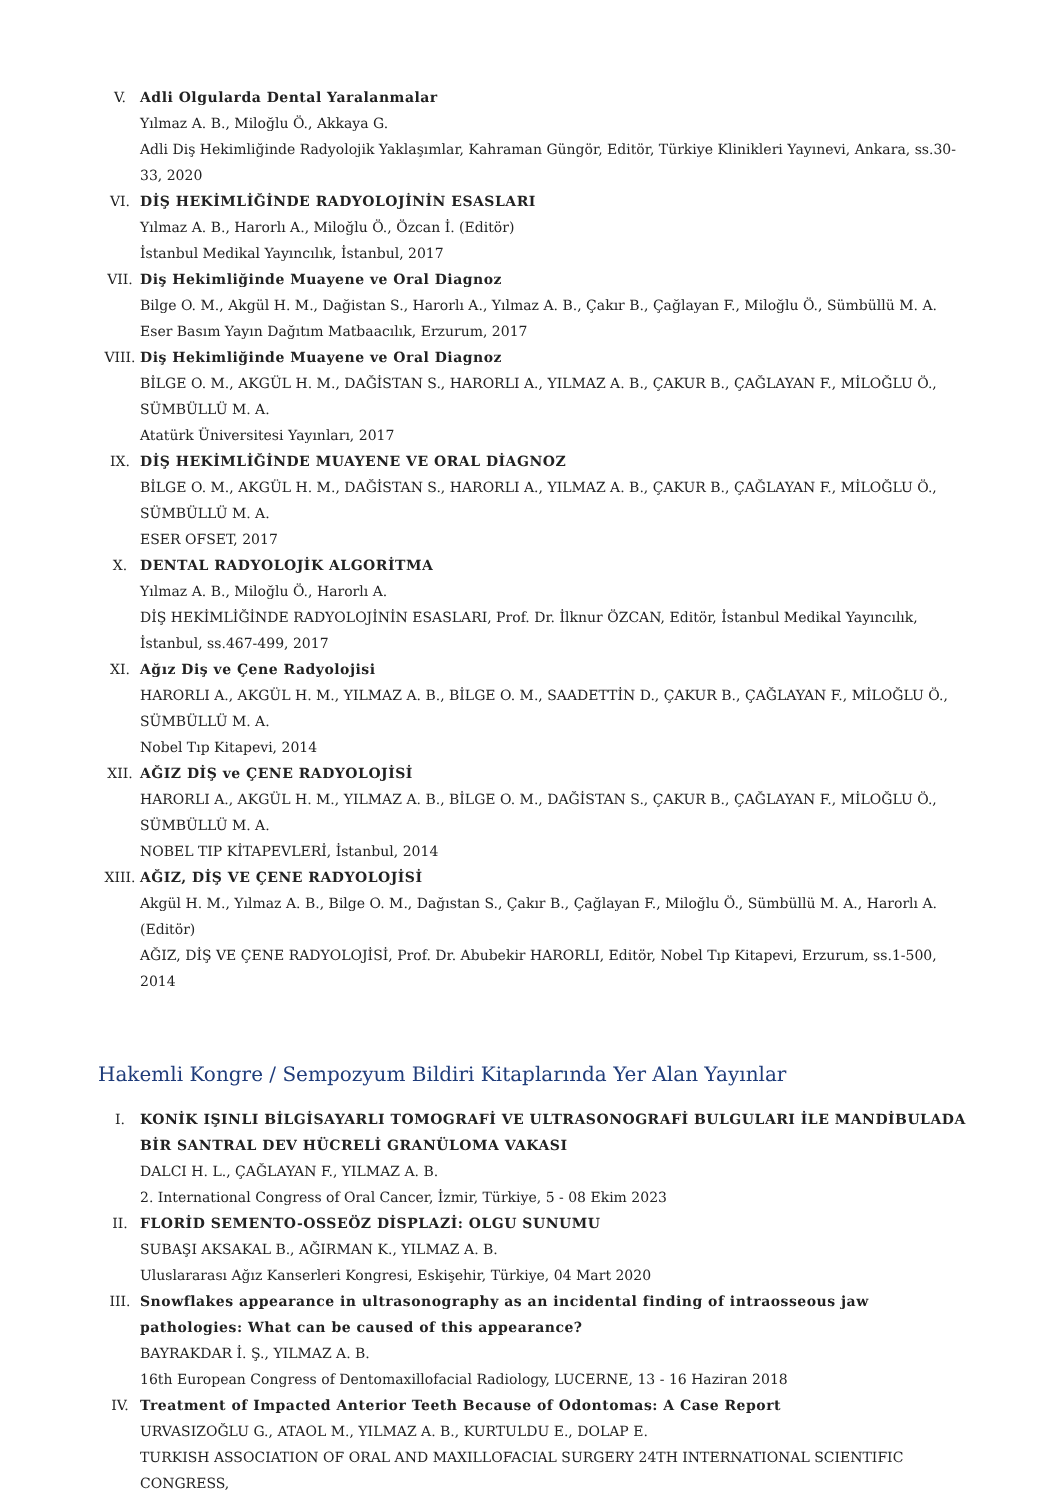V. Adli Olgularda Dental Yaralanmalar
Yılmaz A. B., Miloğlu Ö., Akkaya G.
Adli Diş Hekimliğinde Radyolojik Yaklaşımlar, Kahraman Güngör, Editör, Türkiye Klinikleri Yayınevi, Ankara, ss.30-33, 2020
VI. DİŞ HEKİMLİĞİNDE RADYOLOJİNİN ESASLARI
Yılmaz A. B., Harorlı A., Miloğlu Ö., Özcan İ. (Editör)
İstanbul Medikal Yayıncılık, İstanbul, 2017
VII. Diş Hekimliğinde Muayene ve Oral Diagnoz
Bilge O. M., Akgül H. M., Dağistan S., Harorlı A., Yılmaz A. B., Çakır B., Çağlayan F., Miloğlu Ö., Sümbüllü M. A.
Eser Basım Yayın Dağıtım Matbaacılık, Erzurum, 2017
VIII. Diş Hekimliğinde Muayene ve Oral Diagnoz
BİLGE O. M., AKGÜL H. M., DAĞİSTAN S., HARORLI A., YILMAZ A. B., ÇAKUR B., ÇAĞLAYAN F., MİLOĞLU Ö., SÜMBÜLLÜ M. A.
Atatürk Üniversitesi Yayınları, 2017
IX. DİŞ HEKİMLİĞİNDE MUAYENE VE ORAL DİAGNOZ
BİLGE O. M., AKGÜL H. M., DAĞİSTAN S., HARORLI A., YILMAZ A. B., ÇAKUR B., ÇAĞLAYAN F., MİLOĞLU Ö., SÜMBÜLLÜ M. A.
ESER OFSET, 2017
X. DENTAL RADYOLOJİK ALGORİTMA
Yılmaz A. B., Miloğlu Ö., Harorlı A.
DİŞ HEKİMLİĞİNDE RADYOLOJİNİN ESASLARI, Prof. Dr. İlknur ÖZCAN, Editör, İstanbul Medikal Yayıncılık, İstanbul, ss.467-499, 2017
XI. Ağız Diş ve Çene Radyolojisi
HARORLI A., AKGÜL H. M., YILMAZ A. B., BİLGE O. M., SAADETTİN D., ÇAKUR B., ÇAĞLAYAN F., MİLOĞLU Ö., SÜMBÜLLÜ M. A.
Nobel Tıp Kitapevi, 2014
XII. AĞIZ DİŞ ve ÇENE RADYOLOJİSİ
HARORLI A., AKGÜL H. M., YILMAZ A. B., BİLGE O. M., DAĞİSTAN S., ÇAKUR B., ÇAĞLAYAN F., MİLOĞLU Ö., SÜMBÜLLÜ M. A.
NOBEL TIP KİTAPEVLERİ, İstanbul, 2014
XIII. AĞIZ, DİŞ VE ÇENE RADYOLOJİSİ
Akgül H. M., Yılmaz A. B., Bilge O. M., Dağıstan S., Çakır B., Çağlayan F., Miloğlu Ö., Sümbüllü M. A., Harorlı A. (Editör)
AĞIZ, DİŞ VE ÇENE RADYOLOJİSİ, Prof. Dr. Abubekir HARORLI, Editör, Nobel Tıp Kitapevi, Erzurum, ss.1-500, 2014
Hakemli Kongre / Sempozyum Bildiri Kitaplarında Yer Alan Yayınlar
I. KONİK IŞINLI BİLGİSAYARLI TOMOGRAFİ VE ULTRASONOGRAFİ BULGULARI İLE MANDİBULADA BİR SANTRAL DEV HÜCRELİ GRANÜLOMA VAKASI
DALCI H. L., ÇAĞLAYAN F., YILMAZ A. B.
2. International Congress of Oral Cancer, İzmir, Türkiye, 5 - 08 Ekim 2023
II. FLORİD SEMENTO-OSSEÖZ DİSPLAZİ: OLGU SUNUMU
SUBAŞI AKSAKAL B., AĞIRMAN K., YILMAZ A. B.
Uluslararası Ağız Kanserleri Kongresi, Eskişehir, Türkiye, 04 Mart 2020
III. Snowflakes appearance in ultrasonography as an incidental finding of intraosseous jaw pathologies: What can be caused of this appearance?
BAYRAKDAR İ. Ş., YILMAZ A. B.
16th European Congress of Dentomaxillofacial Radiology, LUCERNE, 13 - 16 Haziran 2018
IV. Treatment of Impacted Anterior Teeth Because of Odontomas: A Case Report
URVASIZOĞLU G., ATAOL M., YILMAZ A. B., KURTULDU E., DOLAP E.
TURKISH ASSOCIATION OF ORAL AND MAXILLOFACIAL SURGERY 24TH INTERNATIONAL SCIENTIFIC CONGRESS,